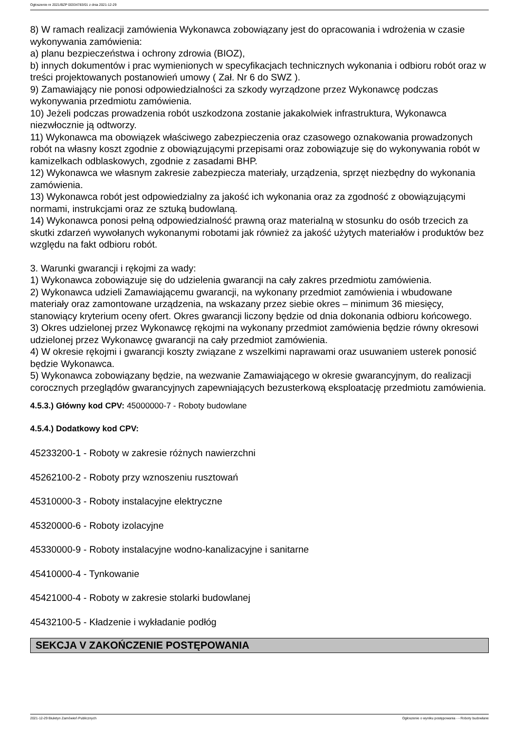Ogłoszenie nr 2021/BZP 00334783/01 z dnia 2021-12-29
8) W ramach realizacji zamówienia Wykonawca zobowiązany jest do opracowania i wdrożenia w czasie wykonywania zamówienia:
a) planu bezpieczeństwa i ochrony zdrowia (BIOZ),
b) innych dokumentów i prac wymienionych w specyfikacjach technicznych wykonania i odbioru robót oraz w treści projektowanych postanowień umowy ( Zał. Nr 6 do SWZ ).
9) Zamawiający nie ponosi odpowiedzialności za szkody wyrządzone przez Wykonawcę podczas wykonywania przedmiotu zamówienia.
10) Jeżeli podczas prowadzenia robót uszkodzona zostanie jakakolwiek infrastruktura, Wykonawca niezwłocznie ją odtworzy.
11) Wykonawca ma obowiązek właściwego zabezpieczenia oraz czasowego oznakowania prowadzonych robót na własny koszt zgodnie z obowiązującymi przepisami oraz zobowiązuje się do wykonywania robót w kamizelkach odblaskowych, zgodnie z zasadami BHP.
12) Wykonawca we własnym zakresie zabezpiecza materiały, urządzenia, sprzęt niezbędny do wykonania zamówienia.
13) Wykonawca robót jest odpowiedzialny za jakość ich wykonania oraz za zgodność z obowiązującymi normami, instrukcjami oraz ze sztuką budowlaną.
14) Wykonawca ponosi pełną odpowiedzialność prawną oraz materialną w stosunku do osób trzecich za skutki zdarzeń wywołanych wykonanymi robotami jak również za jakość użytych materiałów i produktów bez względu na fakt odbioru robót.
3. Warunki gwarancji i rękojmi za wady:
1) Wykonawca zobowiązuje się do udzielenia gwarancji na cały zakres przedmiotu zamówienia.
2) Wykonawca udzieli Zamawiającemu gwarancji, na wykonany przedmiot zamówienia i wbudowane materiały oraz zamontowane urządzenia, na wskazany przez siebie okres – minimum 36 miesięcy, stanowiący kryterium oceny ofert. Okres gwarancji liczony będzie od dnia dokonania odbioru końcowego.
3) Okres udzielonej przez Wykonawcę rękojmi na wykonany przedmiot zamówienia będzie równy okresowi udzielonej przez Wykonawcę gwarancji na cały przedmiot zamówienia.
4) W okresie rękojmi i gwarancji koszty związane z wszelkimi naprawami oraz usuwaniem usterek ponosić będzie Wykonawca.
5) Wykonawca zobowiązany będzie, na wezwanie Zamawiającego w okresie gwarancyjnym, do realizacji corocznych przeglądów gwarancyjnych zapewniających bezusterkową eksploatację przedmiotu zamówienia.
4.5.3.) Główny kod CPV: 45000000-7 - Roboty budowlane
4.5.4.) Dodatkowy kod CPV:
45233200-1 - Roboty w zakresie różnych nawierzchni
45262100-2 - Roboty przy wznoszeniu rusztowań
45310000-3 - Roboty instalacyjne elektryczne
45320000-6 - Roboty izolacyjne
45330000-9 - Roboty instalacyjne wodno-kanalizacyjne i sanitarne
45410000-4 - Tynkowanie
45421000-4 - Roboty w zakresie stolarki budowlanej
45432100-5 - Kładzenie i wykładanie podłóg
SEKCJA V ZAKOŃCZENIE POSTĘPOWANIA
2021-12-29 Biuletyn Zamówień Publicznych Ogłoszenie o wyniku postępowania - - Roboty budowlane